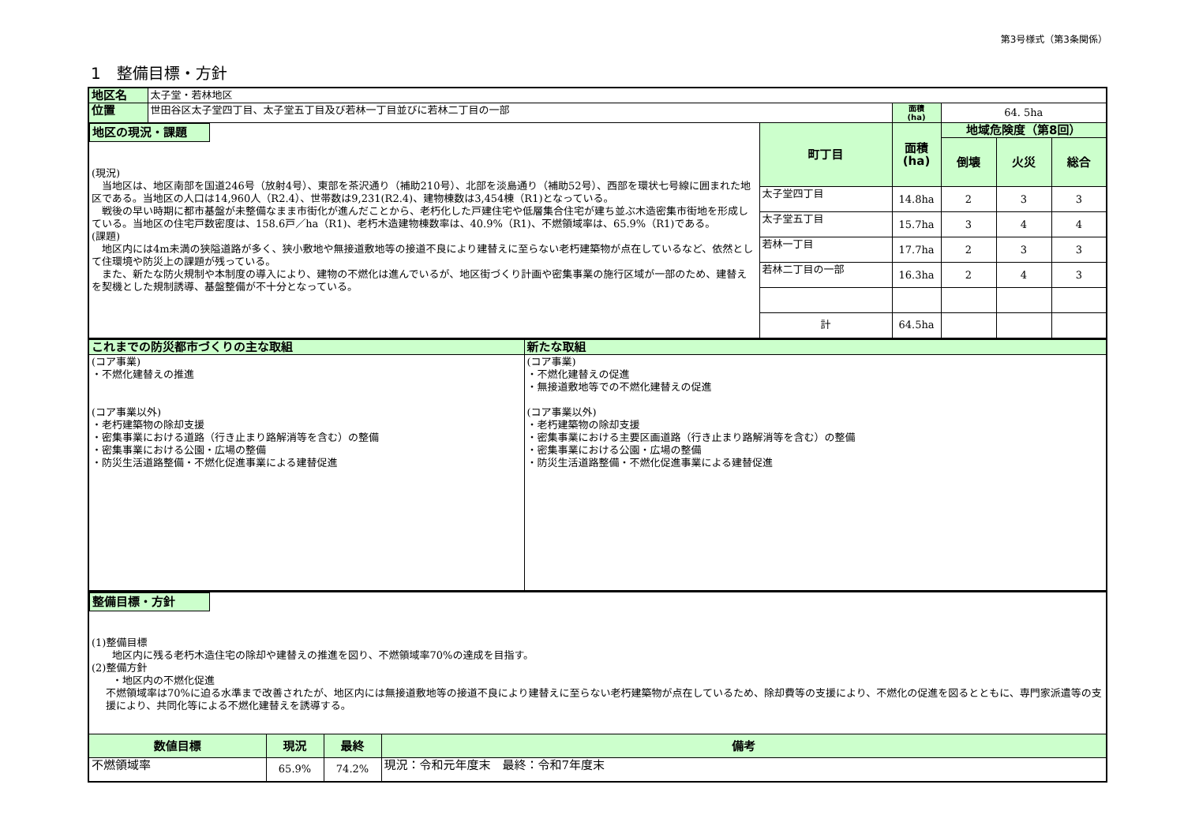第3号様式（第3条関係）
1　整備目標・方針
| 地区名 | 太子堂・若林地区 | | | | | |
| 位置 | 世田谷区太子堂四丁目、太子堂五丁目及び若林一丁目並びに若林二丁目の一部 | | 面積 (ha) | 64. 5ha | | |
| 地区の現況・課題 (現況) 当地区は、地区南部を国道246号（放射4号）、東部を茶沢通り（補助210号）、北部を淡島通り（補助52号）、西部を環状七号線に囲まれた地区である。当地区の人口は14,960人（R2.4）、世帯数は9,231(R2.4)、建物棟数は3,454棟（R1)となっている。 戦後の早い時期に都市基盤が未整備なまま市街化が進んだことから、老朽化した戸建住宅や低層集合住宅が建ち並ぶ木造密集市街地を形成している。当地区の住宅戸数密度は、158.6戸／ha（R1)、老朽木造建物棟数率は、40.9%（R1)、不燃領域率は、65.9%（R1)である。 (課題) 地区内には4m未満の狭隘道路が多く、狭小敷地や無接道敷地等の接道不良により建替えに至らない老朽建築物が点在しているなど、依然として住環境や防災上の課題が残っている。 また、新たな防火規制や本制度の導入により、建物の不燃化は進んでいるが、地区街づくり計画や密集事業の施行区域が一部のため、建替えを契機とした規制誘導、基盤整備が不十分となっている。 | | 町丁目 | 面積 (ha) | 地域危険度（第8回） | | |
| | | | | 倒壊 | 火災 | 総合 |
| | | 太子堂四丁目 | 14.8ha | 2 | 3 | 3 |
| | | 太子堂五丁目 | 15.7ha | 3 | 4 | 4 |
| | | 若林一丁目 | 17.7ha | 2 | 3 | 3 |
| | | 若林二丁目の一部 | 16.3ha | 2 | 4 | 3 |
| | | 計 | 64.5ha | | | |
| これまでの防災都市づくりの主な取組 | 新たな取組 |
| (コア事業) ・不燃化建替えの推進 (コア事業以外) ・老朽建築物の除却支援 ・密集事業における道路（行き止まり路解消等を含む）の整備 ・密集事業における公園・広場の整備 ・防災生活道路整備・不燃化促進事業による建替促進 | (コア事業) ・不燃化建替えの促進 ・無接道敷地等での不燃化建替えの促進 (コア事業以外) ・老朽建築物の除却支援 ・密集事業における主要区画道路（行き止まり路解消等を含む）の整備 ・密集事業における公園・広場の整備 ・防災生活道路整備・不燃化促進事業による建替促進 |
| 整備目標・方針 (1)整備目標 地区内に残る老朽木造住宅の除却や建替えの推進を図り、不燃領域率70%の達成を目指す。 (2)整備方針 ・地区内の不燃化促進 不燃領域率は70%に迫る水準まで改善されたが、地区内には無接道敷地等の接道不良により建替えに至らない老朽建築物が点在しているため、除却費等の支援により、不燃化の促進を図るとともに、専門家派遣等の支援により、共同化等による不燃化建替えを誘導する。 | | | |
| 数値目標 | 現況 | 最終 | 備考 |
| 不燃領域率 | 65.9% | 74.2% | 現況：令和元年度末 最終：令和7年度末 |